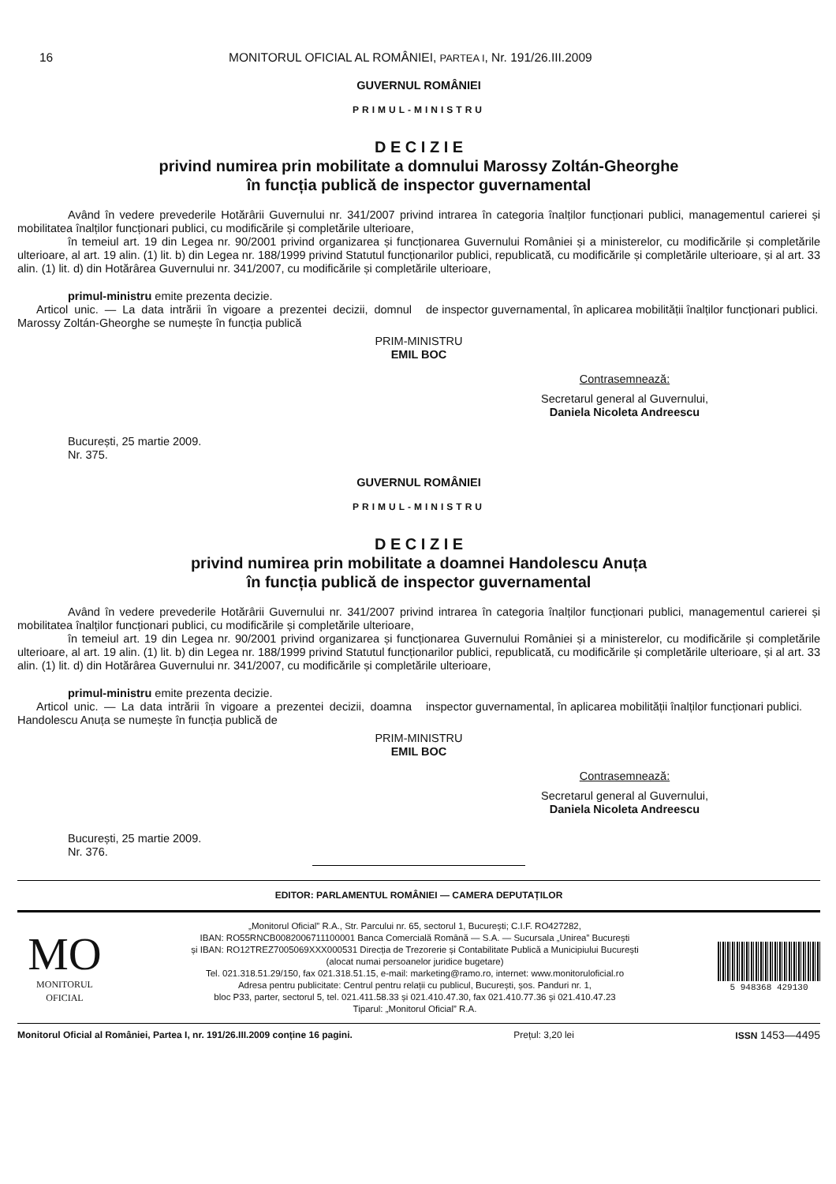16 MONITORUL OFICIAL AL ROMÂNIEI, PARTEA I, Nr. 191/26.III.2009
GUVERNUL ROMÂNIEI
PRIMUL-MINISTRU
D E C I Z I E
privind numirea prin mobilitate a domnului Marossy Zoltán-Gheorghe
în funcția publică de inspector guvernamental
Având în vedere prevederile Hotărârii Guvernului nr. 341/2007 privind intrarea în categoria înalților funcționari publici, managementul carierei și mobilitatea înalților funcționari publici, cu modificările și completările ulterioare,
în temeiul art. 19 din Legea nr. 90/2001 privind organizarea și funcționarea Guvernului României și a ministerelor, cu modificările și completările ulterioare, al art. 19 alin. (1) lit. b) din Legea nr. 188/1999 privind Statutul funcționarilor publici, republicată, cu modificările și completările ulterioare, și al art. 33 alin. (1) lit. d) din Hotărârea Guvernului nr. 341/2007, cu modificările și completările ulterioare,
primul-ministru emite prezenta decizie.
Articol unic. — La data intrării în vigoare a prezentei decizii, domnul Marossy Zoltán-Gheorghe se numește în funcția publică
de inspector guvernamental, în aplicarea mobilității înalților funcționari publici.
PRIM-MINISTRU
EMIL BOC
Contrasemnează:
Secretarul general al Guvernului,
Daniela Nicoleta Andreescu
București, 25 martie 2009.
Nr. 375.
GUVERNUL ROMÂNIEI
PRIMUL-MINISTRU
D E C I Z I E
privind numirea prin mobilitate a doamnei Handolescu Anuța
în funcția publică de inspector guvernamental
Având în vedere prevederile Hotărârii Guvernului nr. 341/2007 privind intrarea în categoria înalților funcționari publici, managementul carierei și mobilitatea înalților funcționari publici, cu modificările și completările ulterioare,
în temeiul art. 19 din Legea nr. 90/2001 privind organizarea și funcționarea Guvernului României și a ministerelor, cu modificările și completările ulterioare, al art. 19 alin. (1) lit. b) din Legea nr. 188/1999 privind Statutul funcționarilor publici, republicată, cu modificările și completările ulterioare, și al art. 33 alin. (1) lit. d) din Hotărârea Guvernului nr. 341/2007, cu modificările și completările ulterioare,
primul-ministru emite prezenta decizie.
Articol unic. — La data intrării în vigoare a prezentei decizii, doamna Handolescu Anuța se numește în funcția publică de
inspector guvernamental, în aplicarea mobilității înalților funcționari publici.
PRIM-MINISTRU
EMIL BOC
Contrasemnează:
Secretarul general al Guvernului,
Daniela Nicoleta Andreescu
București, 25 martie 2009.
Nr. 376.
EDITOR: PARLAMENTUL ROMÂNIEI — CAMERA DEPUTAȚILOR
MO
MONITORUL
OFICIAL
„Monitorul Oficial” R.A., Str. Parcului nr. 65, sectorul 1, București; C.I.F. RO427282,
IBAN: RO55RNCB0082006711100001 Banca Comercială Română — S.A. — Sucursala „Unirea” București
și IBAN: RO12TREZ7005069XXX000531 Direcția de Trezorerie și Contabilitate Publică a Municipiului București
(alocat numai persoanelor juridice bugetare)
Tel. 021.318.51.29/150, fax 021.318.51.15, e-mail: marketing@ramo.ro, internet: www.monitoruloficial.ro
Adresa pentru publicitate: Centrul pentru relații cu publicul, București, șos. Panduri nr. 1,
bloc P33, parter, sectorul 5, tel. 021.411.58.33 și 021.410.47.30, fax 021.410.77.36 și 021.410.47.23
Tiparul: „Monitorul Oficial” R.A.
5 948368 429130
Monitorul Oficial al României, Partea I, nr. 191/26.III.2009 conține 16 pagini. Prețul: 3,20 lei ISSN 1453—4495